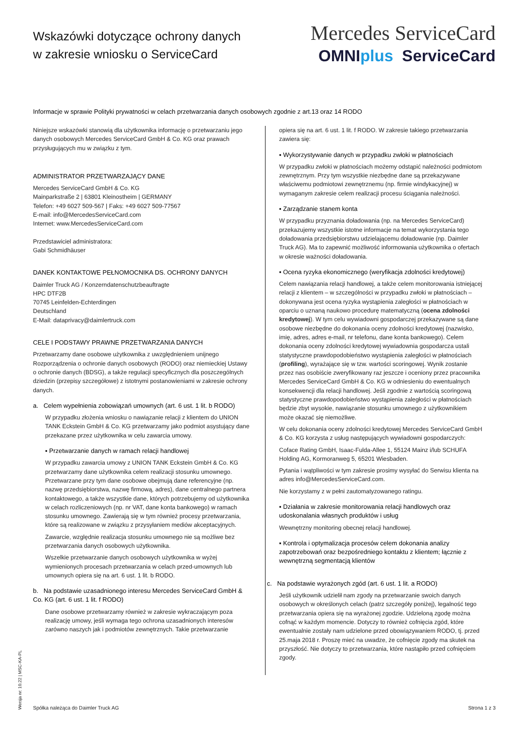Wskazówki dotyczące ochrony danych
w zakresie wniosku o ServiceCard
Mercedes ServiceCard
OMNIplus ServiceCard
Informacje w sprawie Polityki prywatności w celach przetwarzania danych osobowych zgodnie z art.13 oraz 14 RODO
Niniejsze wskazówki stanowią dla użytkownika informację o przetwarzaniu jego danych osobowych Mercedes ServiceCard GmbH & Co. KG oraz prawach przysługujących mu w związku z tym.
ADMINISTRATOR PRZETWARZAJĄCY DANE
Mercedes ServiceCard GmbH & Co. KG
Mainparkstraße 2 | 63801 Kleinostheim | GERMANY
Telefon: +49 6027 509-567 | Faks: +49 6027 509-77567
E-mail: info@MercedesServiceCard.com
Internet: www.MercedesServiceCard.com
Przedstawiciel administratora:
Gabi Schmidhäuser
DANEK KONTAKTOWE PEŁNOMOCNIKA DS. OCHRONY DANYCH
Daimler Truck AG / Konzerndatenschutzbeauftragte
HPC DTF2B
70745 Leinfelden-Echterdingen
Deutschland
E-Mail: dataprivacy@daimlertruck.com
CELE I PODSTAWY PRAWNE PRZETWARZANIA DANYCH
Przetwarzamy dane osobowe użytkownika z uwzględnieniem unijnego Rozporządzenia o ochronie danych osobowych (RODO) oraz niemieckiej Ustawy o ochronie danych (BDSG), a także regulacji specyficznych dla poszczególnych dziedzin (przepisy szczegółowe) z istotnymi postanowieniami w zakresie ochrony danych.
a. Celem wypełnienia zobowiązań umownych (art. 6 ust. 1 lit. b RODO)
W przypadku złożenia wniosku o nawiązanie relacji z klientem do UNION TANK Eckstein GmbH & Co. KG przetwarzamy jako podmiot asystujący dane przekazane przez użytkownika w celu zawarcia umowy.
▪ Przetwarzanie danych w ramach relacji handlowej
W przypadku zawarcia umowy z UNION TANK Eckstein GmbH & Co. KG przetwarzamy dane użytkownika celem realizacji stosunku umownego. Przetwarzane przy tym dane osobowe obejmują dane referencyjne (np. nazwę przedsiębiorstwa, nazwę firmową, adres), dane centralnego partnera kontaktowego, a także wszystkie dane, których potrzebujemy od użytkownika w celach rozliczeniowych (np. nr VAT, dane konta bankowego) w ramach stosunku umownego. Zawierają się w tym również procesy przetwarzania, które są realizowane w związku z przysyłaniem mediów akceptacyjnych.
Zawarcie, względnie realizacja stosunku umownego nie są możliwe bez przetwarzania danych osobowych użytkownika.
Wszelkie przetwarzanie danych osobowych użytkownika w wyżej wymienionych procesach przetwarzania w celach przed-umownych lub umownych opiera się na art. 6 ust. 1 lit. b RODO.
b. Na podstawie uzasadnionego interesu Mercedes ServiceCard GmbH & Co. KG (art. 6 ust. 1 lit. f RODO)
Dane osobowe przetwarzamy również w zakresie wykraczającym poza realizację umowy, jeśli wymaga tego ochrona uzasadnionych interesów zarówno naszych jak i podmiotów zewnętrznych. Takie przetwarzanie
opiera się na art. 6 ust. 1 lit. f RODO. W zakresie takiego przetwarzania zawiera się:
▪ Wykorzystywanie danych w przypadku zwłoki w płatnościach
W przypadku zwłoki w płatnościach możemy odstąpić należności podmiotom zewnętrznym. Przy tym wszystkie niezbędne dane są przekazywane właściwemu podmiotowi zewnętrznemu (np. firmie windykacyjnej) w wymaganym zakresie celem realizacji procesu ściągania należności.
▪ Zarządzanie stanem konta
W przypadku przyznania doładowania (np. na Mercedes ServiceCard) przekazujemy wszystkie istotne informacje na temat wykorzystania tego doładowania przedsiębiorstwu udzielającemu doładowanie (np. Daimler Truck AG). Ma to zapewnić możliwość informowania użytkownika o ofertach w okresie ważności doładowania.
▪ Ocena ryzyka ekonomicznego (weryfikacja zdolności kredytowej)
Celem nawiązania relacji handlowej, a także celem monitorowania istniejącej relacji z klientem – w szczególności w przypadku zwłoki w płatnościach – dokonywana jest ocena ryzyka wystąpienia zaległości w płatnościach w oparciu o uznaną naukowo procedurę matematyczną (ocena zdolności kredytowej). W tym celu wywiadowni gospodarczej przekazywane są dane osobowe niezbędne do dokonania oceny zdolności kredytowej (nazwisko, imię, adres, adres e-mail, nr telefonu, dane konta bankowego). Celem dokonania oceny zdolności kredytowej wywiadownia gospodarcza ustali statystyczne prawdopodobieństwo wystąpienia zaległości w płatnościach (profiling), wyrażające się w tzw. wartości scoringowej. Wynik zostanie przez nas osobiście zweryfikowany raz jeszcze i oceniony przez pracownika Mercedes ServiceCard GmbH & Co. KG w odniesieniu do ewentualnych konsekwencji dla relacji handlowej. Jeśli zgodnie z wartością scoringową statystyczne prawdopodobieństwo wystąpienia zaległości w płatnościach będzie zbyt wysokie, nawiązanie stosunku umownego z użytkownikiem może okazać się niemożliwe.
W celu dokonania oceny zdolności kredytowej Mercedes ServiceCard GmbH & Co. KG korzysta z usług następujących wywiadowni gospodarczych:
Coface Rating GmbH, Isaac-Fulda-Allee 1, 55124 Mainz i/lub SCHUFA Holding AG, Kormoranweg 5, 65201 Wiesbaden.
Pytania i wątpliwości w tym zakresie prosimy wysyłać do Serwisu klienta na adres info@MercedesServiceCard.com.
Nie korzystamy z w pełni zautomatyzowanego ratingu.
▪ Działania w zakresie monitorowania relacji handlowych oraz udoskonalania własnych produktów i usług
Wewnętrzny monitoring obecnej relacji handlowej.
▪ Kontrola i optymalizacja procesów celem dokonania analizy zapotrzebowań oraz bezpośredniego kontaktu z klientem; łącznie z wewnętrzną segmentacją klientów
c. Na podstawie wyrażonych zgód (art. 6 ust. 1 lit. a RODO)
Jeśli użytkownik udzielił nam zgody na przetwarzanie swoich danych osobowych w określonych celach (patrz szczegóły poniżej), legalność tego przetwarzania opiera się na wyrażonej zgodzie. Udzieloną zgodę można cofnąć w każdym momencie. Dotyczy to również cofnięcia zgód, które ewentualnie zostały nam udzielone przed obowiązywaniem RODO, tj. przed 25.maja 2018 r. Proszę mieć na uwadze, że cofnięcie zgody ma skutek na przyszłość. Nie dotyczy to przetwarzania, które nastąpiło przed cofnięciem zgody.
Spółka należąca do Daimler Truck AG Strona 1 z 3
Wersja nr: 10.22 | MSC-KA-PL